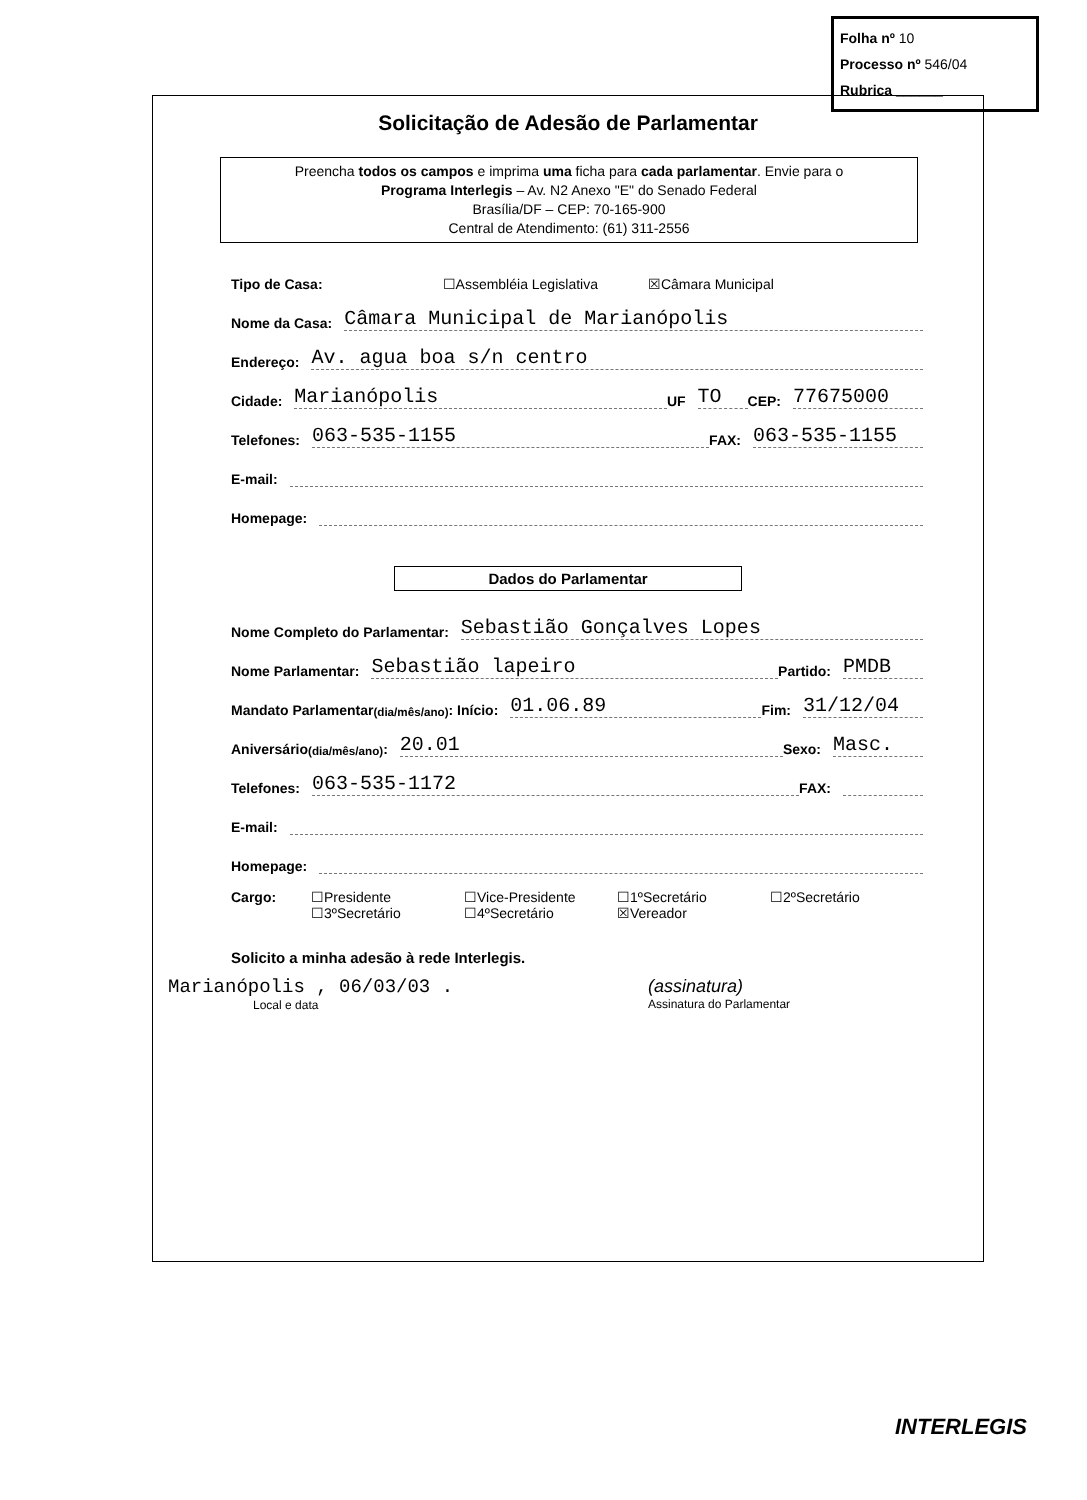Folha nº 10
Processo nº 546/04
Rubrica ______
Solicitação de Adesão de Parlamentar
Preencha todos os campos e imprima uma ficha para cada parlamentar. Envie para o
Programa Interlegis – Av. N2 Anexo "E" do Senado Federal
Brasília/DF – CEP: 70-165-900
Central de Atendimento: (61) 311-2556
Tipo de Casa: ☐Assembléia Legislativa ☒Câmara Municipal
Nome da Casa: Câmara Municipal de Marianópolis
Endereço: Av. agua boa s/n centro
Cidade: Marianópolis UF TO CEP: 77675000
Telefones: 063-535-1155 FAX: 063-535-1155
E-mail:
Homepage:
Dados do Parlamentar
Nome Completo do Parlamentar: Sebastião Gonçalves Lopes
Nome Parlamentar: Sebastião lapeiro Partido: PMDB
Mandato Parlamentar (dia/mês/ano): Início: 01.06.89 Fim: 31/12/04
Aniversário (dia/mês/ano): 20.01 Sexo: Masc.
Telefones: 063-535-1172 FAX:
E-mail:
Homepage:
Cargo: ☐Presidente
☐3ºSecretário
☐Vice-Presidente
☐4ºSecretário
☐1ºSecretário
☒Vereador
☐2ºSecretário
Solicito a minha adesão à rede Interlegis.
Marianópolis , 06/03/03 .
Local e data
(assinatura)
Assinatura do Parlamentar
INTERLEGIS